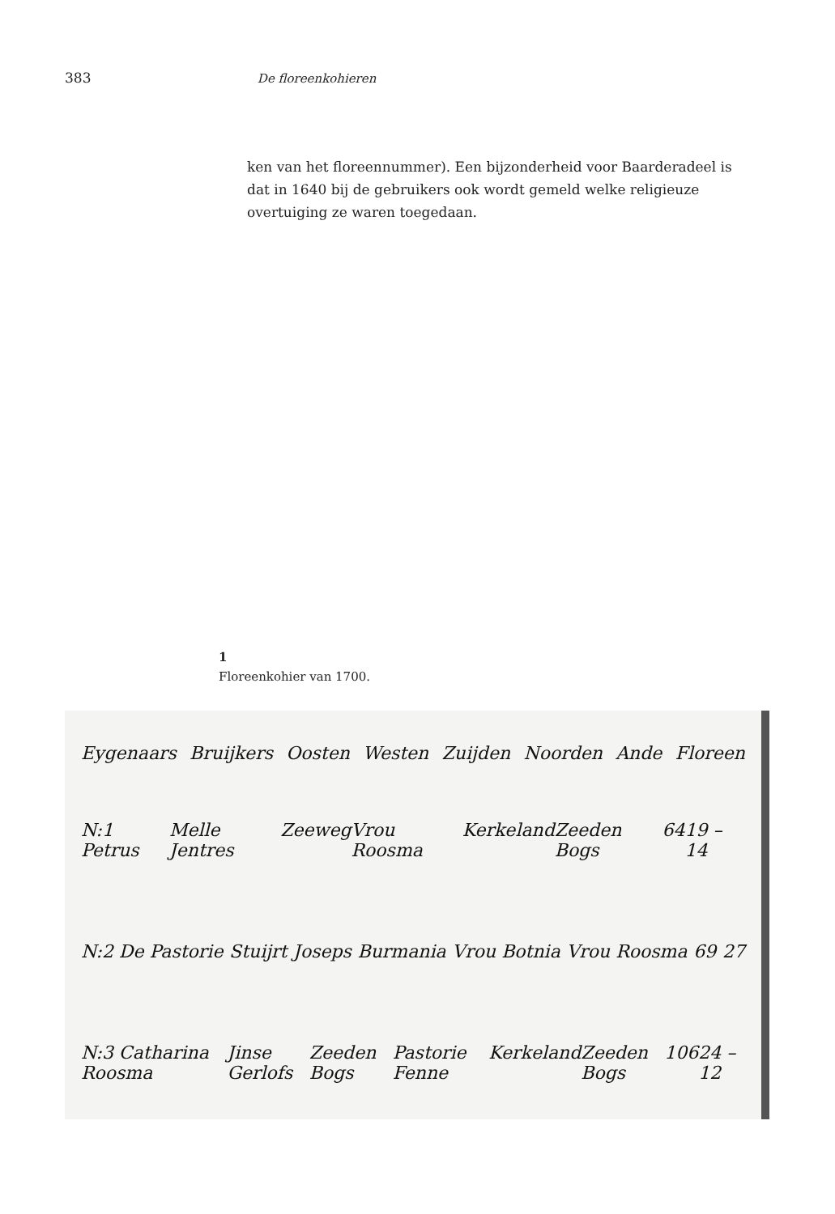383 De floreenkohieren
ken van het floreennummer). Een bijzonderheid voor Baarderadeel is dat in 1640 bij de gebruikers ook wordt gemeld welke religieuze overtuiging ze waren toegedaan.
1
Floreenkohier van 1700.
Eygenaars Bruijkers Oosten Westen Zuijden Noorden Ande Floreen
N:1 Petrus Melle Jentres Zeeweg Vrou Roosma Kerkeland Zeeden Bogs 64 19 – 14
N:2 De Pastorie Stuijrt Joseps Burmania Vrou Botnia Vrou Roosma 69 27
N:3 Catharina Roosma Jinse Gerlofs Zeeden Bogs Pastorie Fenne Kerkeland Zeeden Bogs 106 24 – 12